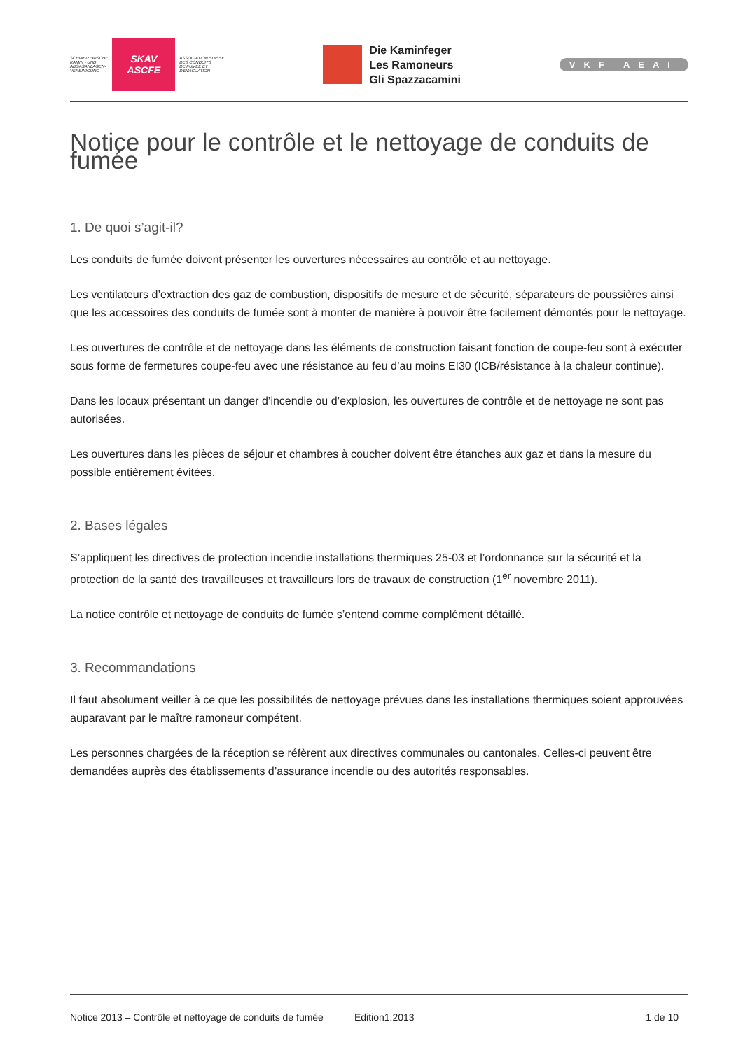SCHWEIZERISCHE
KAMIN - UND
ABGASANLAGEN-
VEREINIGUNG
SKAV
ASCFE
ASSOCIATION SUISSE
DES CONDUITS
DE FUMEE ET
D'EVACUATION
Die Kaminfeger
Les Ramoneurs
Gli Spazzacamini
VKF AEAI
Notice pour le contrôle et le nettoyage de conduits de fumée
1. De quoi s’agit-il?
Les conduits de fumée doivent présenter les ouvertures nécessaires au contrôle et au nettoyage.
Les ventilateurs d’extraction des gaz de combustion, dispositifs de mesure et de sécurité, séparateurs de poussières ainsi que les accessoires des conduits de fumée sont à monter de manière à pouvoir être facilement démontés pour le nettoyage.
Les ouvertures de contrôle et de nettoyage dans les éléments de construction faisant fonction de coupe-feu sont à exécuter sous forme de fermetures coupe-feu avec une résistance au feu d’au moins EI30 (ICB/résistance à la chaleur continue).
Dans les locaux présentant un danger d’incendie ou d’explosion, les ouvertures de contrôle et de nettoyage ne sont pas autorisées.
Les ouvertures dans les pièces de séjour et chambres à coucher doivent être étanches aux gaz et dans la mesure du possible entièrement évitées.
2. Bases légales
S’appliquent les directives de protection incendie installations thermiques 25-03 et l’ordonnance sur la sécurité et la protection de la santé des travailleuses et travailleurs lors de travaux de construction (1<sup>er</sup> novembre 2011).
La notice contrôle et nettoyage de conduits de fumée s’entend comme complément détaillé.
3. Recommandations
Il faut absolument veiller à ce que les possibilités de nettoyage prévues dans les installations thermiques soient approuvées auparavant par le maître ramoneur compétent.
Les personnes chargées de la réception se réfèrent aux directives communales ou cantonales. Celles-ci peuvent être demandées auprès des établissements d’assurance incendie ou des autorités responsables.
Notice 2013 – Contrôle et nettoyage de conduits de fumée Edition1.2013 1 de 10